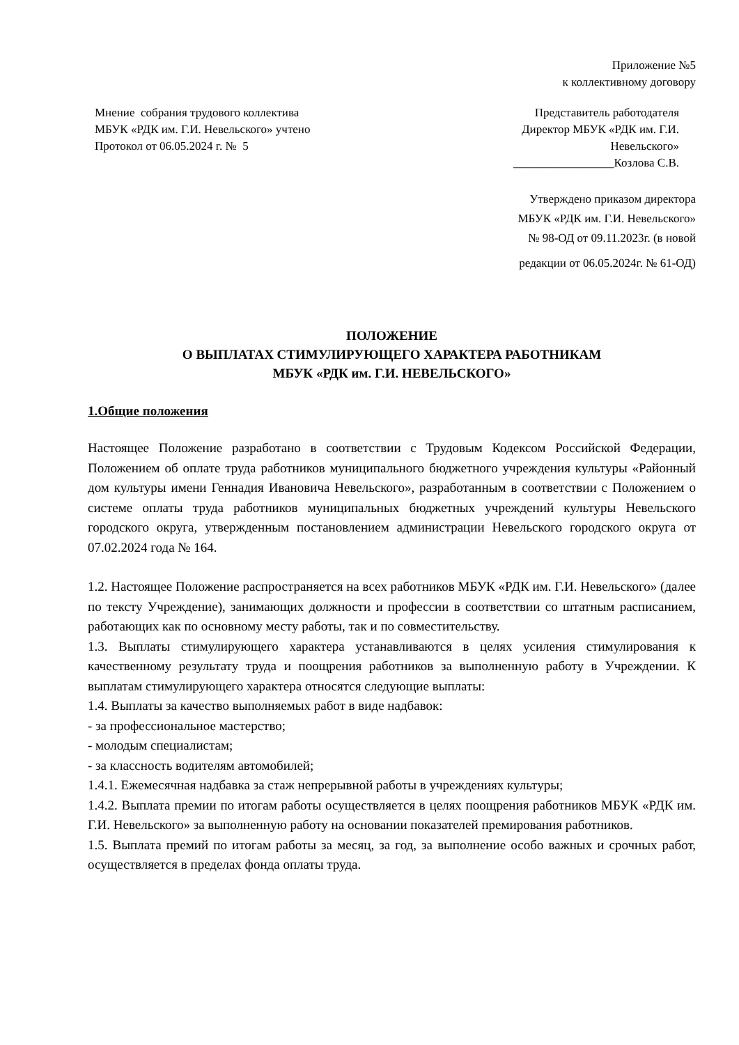Приложение №5
к коллективному договору
Мнение собрания трудового коллектива
МБУК «РДК им. Г.И. Невельского» учтено
Протокол от 06.05.2024 г. № 5
Представитель работодателя
Директор МБУК «РДК им. Г.И.
Невельского»
_________________Козлова С.В.
Утверждено приказом директора
МБУК «РДК им. Г.И. Невельского»
№ 98-ОД от 09.11.2023г. (в новой
редакции от 06.05.2024г. № 61-ОД)
ПОЛОЖЕНИЕ
О ВЫПЛАТАХ СТИМУЛИРУЮЩЕГО ХАРАКТЕРА РАБОТНИКАМ
МБУК «РДК им. Г.И. НЕВЕЛЬСКОГО»
1.Общие положения
Настоящее Положение разработано в соответствии с Трудовым Кодексом Российской Федерации, Положением об оплате труда работников муниципального бюджетного учреждения культуры «Районный дом культуры имени Геннадия Ивановича Невельского», разработанным в соответствии с Положением о системе оплаты труда работников муниципальных бюджетных учреждений культуры Невельского городского округа, утвержденным постановлением администрации Невельского городского округа от 07.02.2024 года № 164.
1.2. Настоящее Положение распространяется на всех работников МБУК «РДК им. Г.И. Невельского» (далее по тексту Учреждение), занимающих должности и профессии в соответствии со штатным расписанием, работающих как по основному месту работы, так и по совместительству.
1.3. Выплаты стимулирующего характера устанавливаются в целях усиления стимулирования к качественному результату труда и поощрения работников за выполненную работу в Учреждении. К выплатам стимулирующего характера относятся следующие выплаты:
1.4. Выплаты за качество выполняемых работ в виде надбавок:
- за профессиональное мастерство;
- молодым специалистам;
- за классность водителям автомобилей;
1.4.1. Ежемесячная надбавка за стаж непрерывной работы в учреждениях культуры;
1.4.2. Выплата премии по итогам работы осуществляется в целях поощрения работников МБУК «РДК им. Г.И. Невельского» за выполненную работу на основании показателей премирования работников.
1.5. Выплата премий по итогам работы за месяц, за год, за выполнение особо важных и срочных работ, осуществляется в пределах фонда оплаты труда.